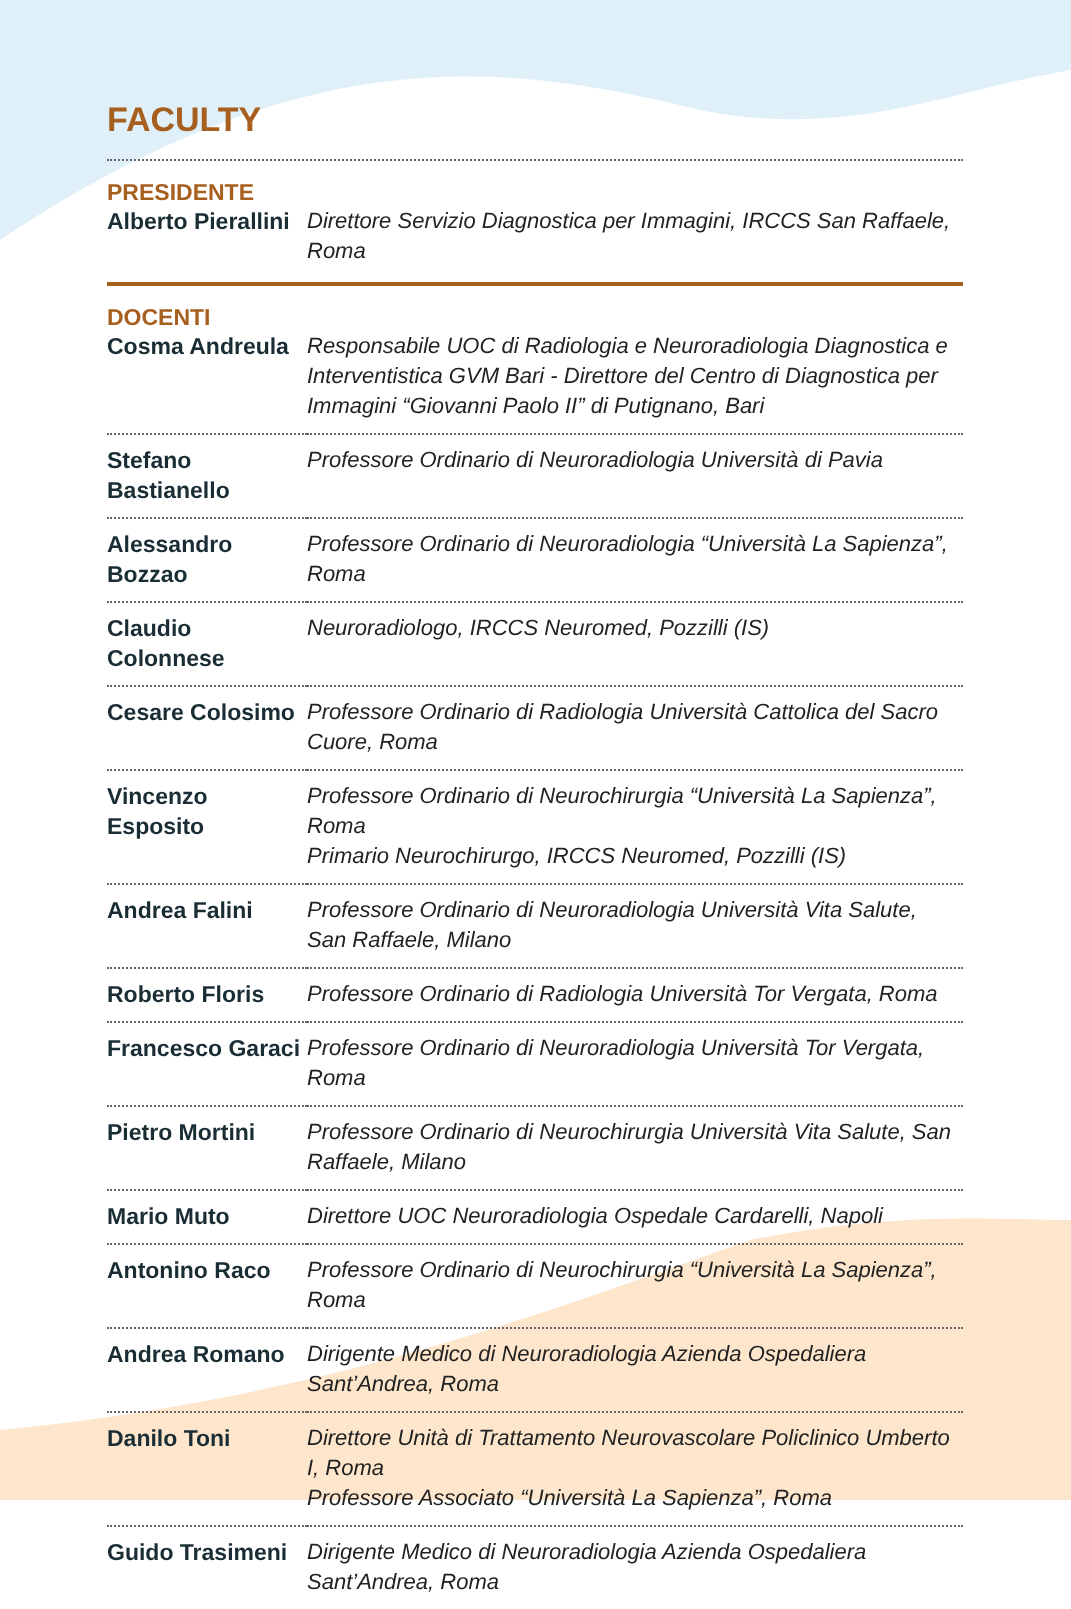FACULTY
PRESIDENTE
| Alberto Pierallini | Direttore Servizio Diagnostica per Immagini, IRCCS San Raffaele, Roma |
DOCENTI
| Cosma Andreula | Responsabile UOC di Radiologia e Neuroradiologia Diagnostica e Interventistica GVM Bari - Direttore del Centro di Diagnostica per Immagini “Giovanni Paolo II” di Putignano, Bari |
| Stefano Bastianello | Professore Ordinario di Neuroradiologia Università di Pavia |
| Alessandro Bozzao | Professore Ordinario di Neuroradiologia “Università La Sapienza”, Roma |
| Claudio Colonnese | Neuroradiologo, IRCCS Neuromed, Pozzilli (IS) |
| Cesare Colosimo | Professore Ordinario di Radiologia Università Cattolica del Sacro Cuore, Roma |
| Vincenzo Esposito | Professore Ordinario di Neurochirurgia “Università La Sapienza”, Roma Primario Neurochirurgo, IRCCS Neuromed, Pozzilli (IS) |
| Andrea Falini | Professore Ordinario di Neuroradiologia Università Vita Salute, San Raffaele, Milano |
| Roberto Floris | Professore Ordinario di Radiologia Università Tor Vergata, Roma |
| Francesco Garaci | Professore Ordinario di Neuroradiologia Università Tor Vergata, Roma |
| Pietro Mortini | Professore Ordinario di Neurochirurgia Università Vita Salute, San Raffaele, Milano |
| Mario Muto | Direttore UOC Neuroradiologia Ospedale Cardarelli, Napoli |
| Antonino Raco | Professore Ordinario di Neurochirurgia “Università La Sapienza”, Roma |
| Andrea Romano | Dirigente Medico di Neuroradiologia Azienda Ospedaliera Sant’Andrea, Roma |
| Danilo Toni | Direttore Unità di Trattamento Neurovascolare Policlinico Umberto I, Roma Professore Associato “Università La Sapienza”, Roma |
| Guido Trasimeni | Dirigente Medico di Neuroradiologia Azienda Ospedaliera Sant’Andrea, Roma |